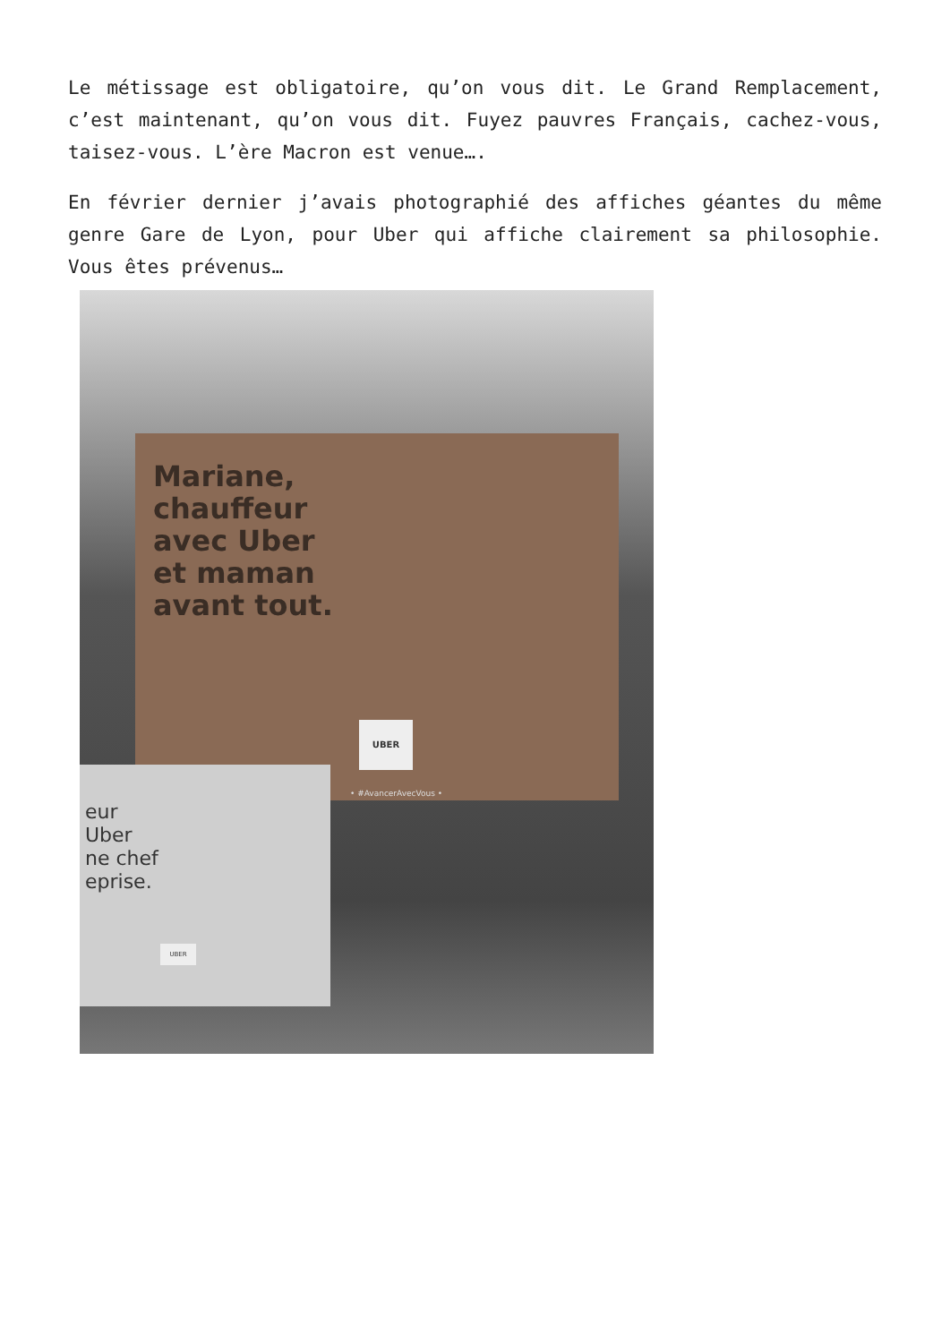Le métissage est obligatoire, qu’on vous dit. Le Grand Remplacement, c’est maintenant, qu’on vous dit. Fuyez pauvres Français, cachez-vous, taisez-vous. L’ère Macron est venue….
En février dernier j’avais photographié des affiches géantes du même genre Gare de Lyon, pour Uber qui affiche clairement sa philosophie. Vous êtes prévenus…
Mariane,
chauffeur
avec Uber
et maman
avant tout.
UBER
• #AvancerAvecVous •
eur
Uber
ne chef
eprise.
UBER